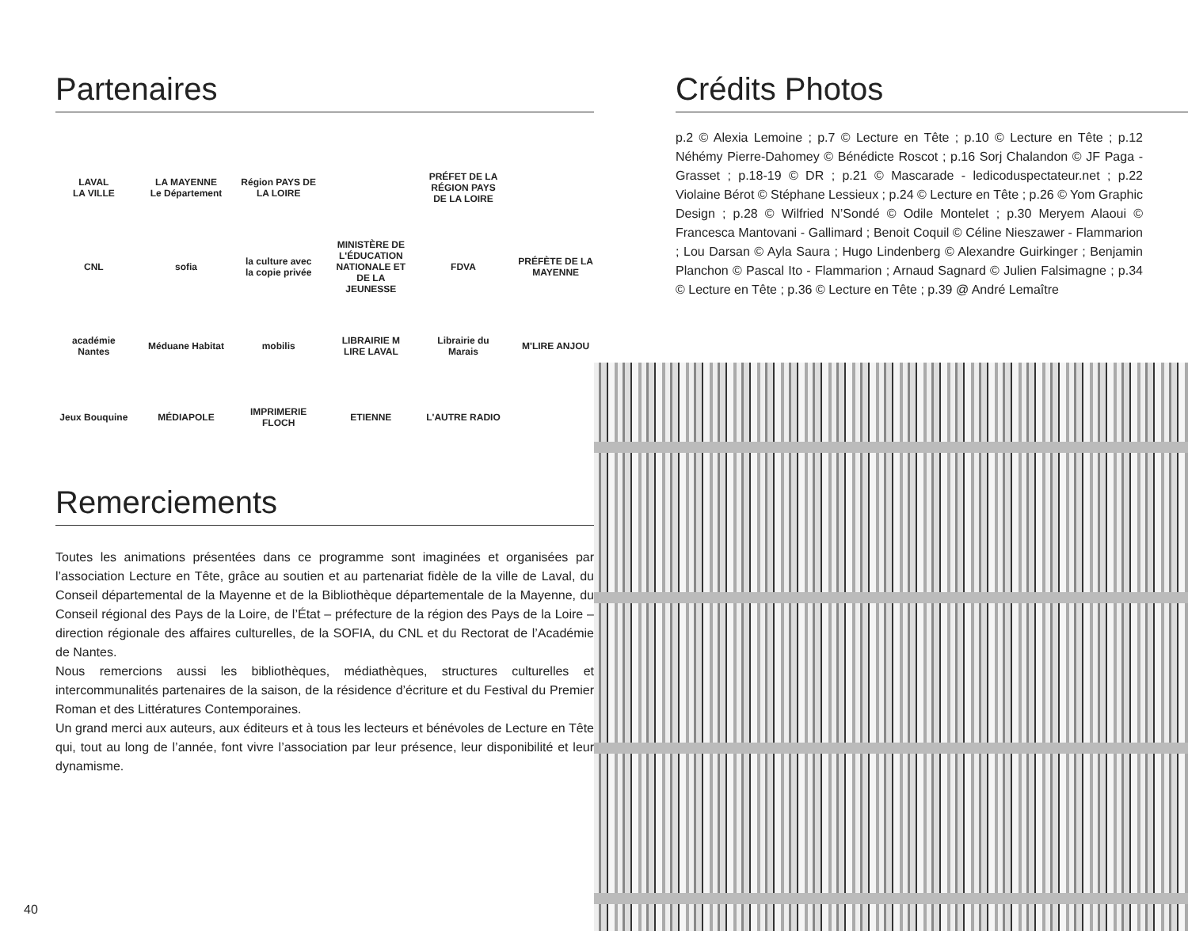Partenaires
LAVAL
LA VILLE
LA MAYENNE
Le Département
Région PAYS DE LA LOIRE
PRÉFET DE LA RÉGION PAYS DE LA LOIRE
CNL
sofia
la culture avec la copie privée
MINISTÈRE DE L'ÉDUCATION NATIONALE ET DE LA JEUNESSE
FDVA
PRÉFÈTE DE LA MAYENNE
académie Nantes
Méduane Habitat
mobilis
LIBRAIRIE M LIRE LAVAL
Librairie du Marais
M'LIRE ANJOU
Jeux Bouquine
MÉDIAPOLE
IMPRIMERIE FLOCH
ETIENNE
L'AUTRE RADIO
Remerciements
Toutes les animations présentées dans ce programme sont imaginées et organisées par l’association Lecture en Tête, grâce au soutien et au partenariat fidèle de la ville de Laval, du Conseil départemental de la Mayenne et de la Bibliothèque départementale de la Mayenne, du Conseil régional des Pays de la Loire, de l’État – préfecture de la région des Pays de la Loire – direction régionale des affaires culturelles, de la SOFIA, du CNL et du Rectorat de l’Académie de Nantes.
Nous remercions aussi les bibliothèques, médiathèques, structures culturelles et intercommunalités partenaires de la saison, de la résidence d’écriture et du Festival du Premier Roman et des Littératures Contemporaines.
Un grand merci aux auteurs, aux éditeurs et à tous les lecteurs et bénévoles de Lecture en Tête qui, tout au long de l’année, font vivre l’association par leur présence, leur disponibilité et leur dynamisme.
Crédits Photos
p.2 © Alexia Lemoine ; p.7 © Lecture en Tête ; p.10 © Lecture en Tête ; p.12 Néhémy Pierre-Dahomey © Bénédicte Roscot ; p.16 Sorj Chalandon © JF Paga - Grasset ; p.18-19 © DR ; p.21 © Mascarade - ledicoduspectateur.net ; p.22 Violaine Bérot © Stéphane Lessieux ; p.24 © Lecture en Tête ; p.26 © Yom Graphic Design ; p.28 © Wilfried N’Sondé © Odile Montelet ; p.30 Meryem Alaoui © Francesca Mantovani - Gallimard ; Benoit Coquil © Céline Nieszawer - Flammarion ; Lou Darsan © Ayla Saura ; Hugo Lindenberg © Alexandre Guirkinger ; Benjamin Planchon © Pascal Ito - Flammarion ; Arnaud Sagnard © Julien Falsimagne ; p.34 © Lecture en Tête ; p.36 © Lecture en Tête ; p.39 @ André Lemaître
40